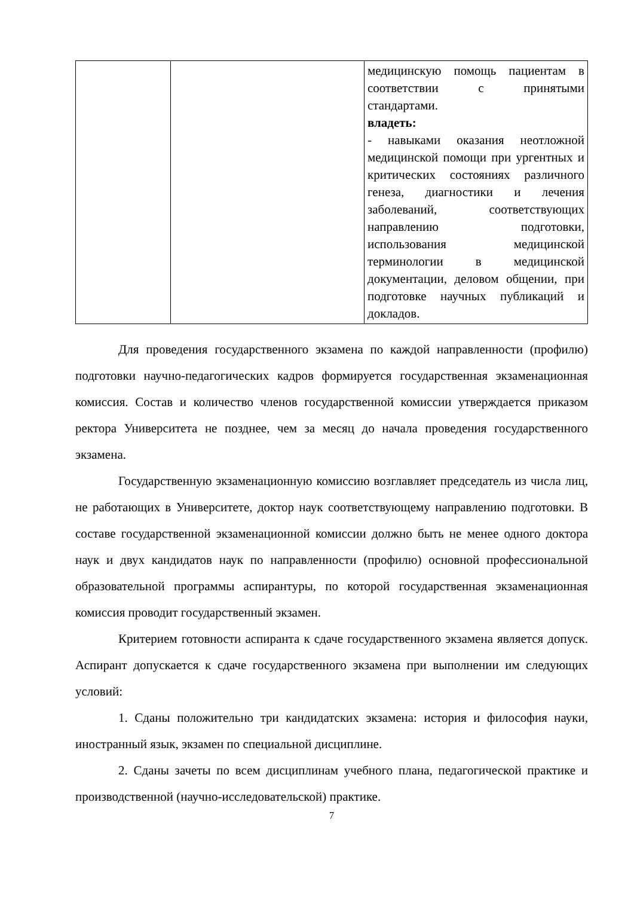| | | медицинскую помощь пациентам в соответствии с принятыми стандартами. владеть: - навыками оказания неотложной медицинской помощи при ургентных и критических состояниях различного генеза, диагностики и лечения заболеваний, соответствующих направлению подготовки, использования медицинской терминологии в медицинской документации, деловом общении, при подготовке научных публикаций и докладов. |
Для проведения государственного экзамена по каждой направленности (профилю) подготовки научно-педагогических кадров формируется государственная экзаменационная комиссия. Состав и количество членов государственной комиссии утверждается приказом ректора Университета не позднее, чем за месяц до начала проведения государственного экзамена.
Государственную экзаменационную комиссию возглавляет председатель из числа лиц, не работающих в Университете, доктор наук соответствующему направлению подготовки. В составе государственной экзаменационной комиссии должно быть не менее одного доктора наук и двух кандидатов наук по направленности (профилю) основной профессиональной образовательной программы аспирантуры, по которой государственная экзаменационная комиссия проводит государственный экзамен.
Критерием готовности аспиранта к сдаче государственного экзамена является допуск. Аспирант допускается к сдаче государственного экзамена при выполнении им следующих условий:
1. Сданы положительно три кандидатских экзамена: история и философия науки, иностранный язык, экзамен по специальной дисциплине.
2. Сданы зачеты по всем дисциплинам учебного плана, педагогической практике и производственной (научно-исследовательской) практике.
7